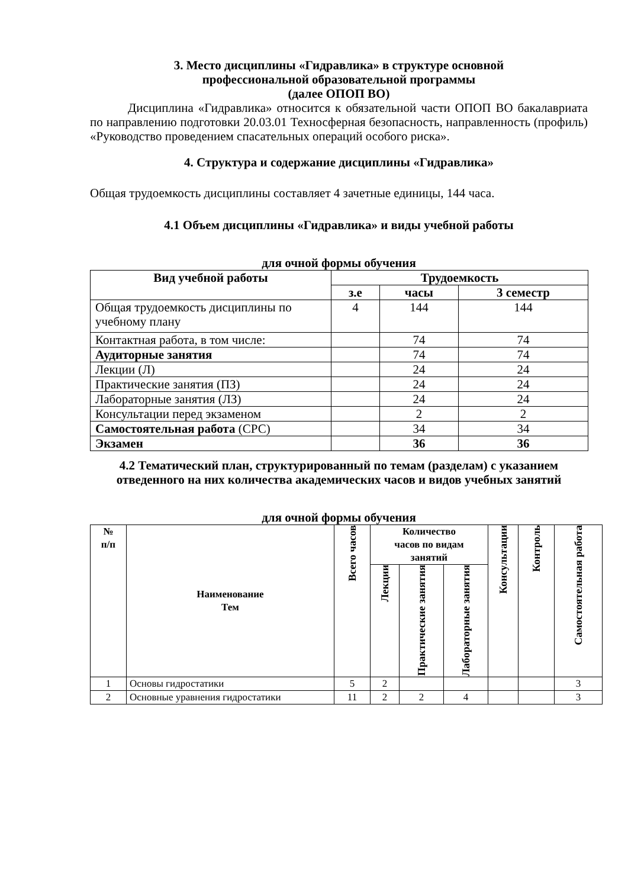3. Место дисциплины «Гидравлика» в структуре основной
профессиональной образовательной программы
(далее ОПОП ВО)
Дисциплина «Гидравлика» относится к обязательной части ОПОП ВО бакалавриата по направлению подготовки 20.03.01 Техносферная безопасность, направленность (профиль) «Руководство проведением спасательных операций особого риска».
4. Структура и содержание дисциплины «Гидравлика»
Общая трудоемкость дисциплины составляет 4 зачетные единицы, 144 часа.
4.1 Объем дисциплины «Гидравлика» и виды учебной работы
для очной формы обучения
| Вид учебной работы | Трудоемкость | | |
| --- | --- | --- | --- |
| | з.е | часы | 3 семестр |
| Общая трудоемкость дисциплины по учебному плану | 4 | 144 | 144 |
| Контактная работа, в том числе: | | 74 | 74 |
| Аудиторные занятия | | 74 | 74 |
| Лекции (Л) | | 24 | 24 |
| Практические занятия (ПЗ) | | 24 | 24 |
| Лабораторные занятия (ЛЗ) | | 24 | 24 |
| Консультации перед экзаменом | | 2 | 2 |
| Самостоятельная работа (СРС) | | 34 | 34 |
| Экзамен | | 36 | 36 |
4.2 Тематический план, структурированный по темам (разделам) с указанием отведенного на них количества академических часов и видов учебных занятий
для очной формы обучения
| № п/п | Наименование Тем | Всего часов | Количество часов по видам занятий | | | Консультации | Контроль | Самостоятельная работа |
| --- | --- | --- | --- | --- | --- | --- | --- | --- |
| | | | Лекции | Практические занятия | Лабораторные занятия | | | |
| 1 | Основы гидростатики | 5 | 2 | | | | | 3 |
| 2 | Основные уравнения гидростатики | 11 | 2 | 2 | 4 | | | 3 |